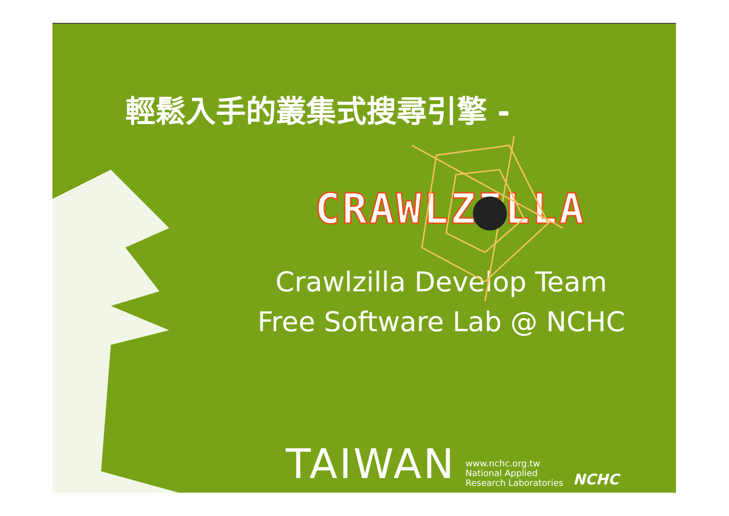輕鬆入手的叢集式搜尋引擎 -
CRAWLZILLA
Crawlzilla Develop Team
Free Software Lab @ NCHC
TAIWAN www.nchc.org.tw
National Applied
Research Laboratories NCHC